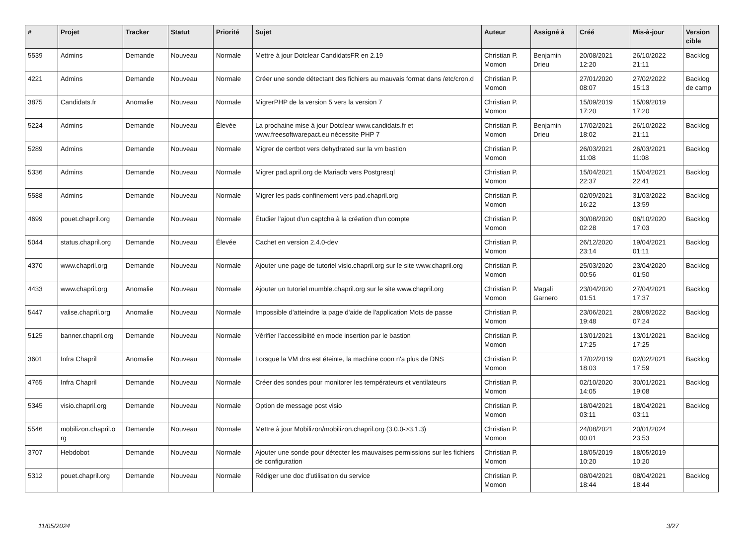| # | Projet | Tracker | Statut | Priorité | Sujet | Auteur | Assigné à | Créé | Mis-à-jour | Version cible |
| --- | --- | --- | --- | --- | --- | --- | --- | --- | --- | --- |
| 5539 | Admins | Demande | Nouveau | Normale | Mettre à jour Dotclear CandidatsFR en 2.19 | Christian P. Momon | Benjamin Drieu | 20/08/2021 12:20 | 26/10/2022 21:11 | Backlog |
| 4221 | Admins | Demande | Nouveau | Normale | Créer une sonde détectant des fichiers au mauvais format dans /etc/cron.d | Christian P. Momon | | 27/01/2020 08:07 | 27/02/2022 15:13 | Backlog de camp |
| 3875 | Candidats.fr | Anomalie | Nouveau | Normale | MigrerPHP de la version 5 vers la version 7 | Christian P. Momon | | 15/09/2019 17:20 | 15/09/2019 17:20 | |
| 5224 | Admins | Demande | Nouveau | Élevée | La prochaine mise à jour Dotclear www.candidats.fr et www.freesoftwarepact.eu nécessite PHP 7 | Christian P. Momon | Benjamin Drieu | 17/02/2021 18:02 | 26/10/2022 21:11 | Backlog |
| 5289 | Admins | Demande | Nouveau | Normale | Migrer de certbot vers dehydrated sur la vm bastion | Christian P. Momon | | 26/03/2021 11:08 | 26/03/2021 11:08 | Backlog |
| 5336 | Admins | Demande | Nouveau | Normale | Migrer pad.april.org de Mariadb vers Postgresql | Christian P. Momon | | 15/04/2021 22:37 | 15/04/2021 22:41 | Backlog |
| 5588 | Admins | Demande | Nouveau | Normale | Migrer les pads confinement vers pad.chapril.org | Christian P. Momon | | 02/09/2021 16:22 | 31/03/2022 13:59 | Backlog |
| 4699 | pouet.chapril.org | Demande | Nouveau | Normale | Étudier l'ajout d'un captcha à la création d'un compte | Christian P. Momon | | 30/08/2020 02:28 | 06/10/2020 17:03 | Backlog |
| 5044 | status.chapril.org | Demande | Nouveau | Élevée | Cachet en version 2.4.0-dev | Christian P. Momon | | 26/12/2020 23:14 | 19/04/2021 01:11 | Backlog |
| 4370 | www.chapril.org | Demande | Nouveau | Normale | Ajouter une page de tutoriel visio.chapril.org sur le site www.chapril.org | Christian P. Momon | | 25/03/2020 00:56 | 23/04/2020 01:50 | Backlog |
| 4433 | www.chapril.org | Anomalie | Nouveau | Normale | Ajouter un tutoriel mumble.chapril.org sur le site www.chapril.org | Christian P. Momon | Magali Garnero | 23/04/2020 01:51 | 27/04/2021 17:37 | Backlog |
| 5447 | valise.chapril.org | Anomalie | Nouveau | Normale | Impossible d’atteindre la page d'aide de l'application Mots de passe | Christian P. Momon | | 23/06/2021 19:48 | 28/09/2022 07:24 | Backlog |
| 5125 | banner.chapril.org | Demande | Nouveau | Normale | Vérifier l'accessiblité en mode insertion par le bastion | Christian P. Momon | | 13/01/2021 17:25 | 13/01/2021 17:25 | Backlog |
| 3601 | Infra Chapril | Anomalie | Nouveau | Normale | Lorsque la VM dns est éteinte, la machine coon n'a plus de DNS | Christian P. Momon | | 17/02/2019 18:03 | 02/02/2021 17:59 | Backlog |
| 4765 | Infra Chapril | Demande | Nouveau | Normale | Créer des sondes pour monitorer les températeurs et ventilateurs | Christian P. Momon | | 02/10/2020 14:05 | 30/01/2021 19:08 | Backlog |
| 5345 | visio.chapril.org | Demande | Nouveau | Normale | Option de message post visio | Christian P. Momon | | 18/04/2021 03:11 | 18/04/2021 03:11 | Backlog |
| 5546 | mobilizon.chapril.o rg | Demande | Nouveau | Normale | Mettre à jour Mobilizon/mobilizon.chapril.org (3.0.0->3.1.3) | Christian P. Momon | | 24/08/2021 00:01 | 20/01/2024 23:53 | |
| 3707 | Hebdobot | Demande | Nouveau | Normale | Ajouter une sonde pour détecter les mauvaises permissions sur les fichiers de configuration | Christian P. Momon | | 18/05/2019 10:20 | 18/05/2019 10:20 | |
| 5312 | pouet.chapril.org | Demande | Nouveau | Normale | Rédiger une doc d'utilisation du service | Christian P. Momon | | 08/04/2021 18:44 | 08/04/2021 18:44 | Backlog |
11/05/2024 3/27